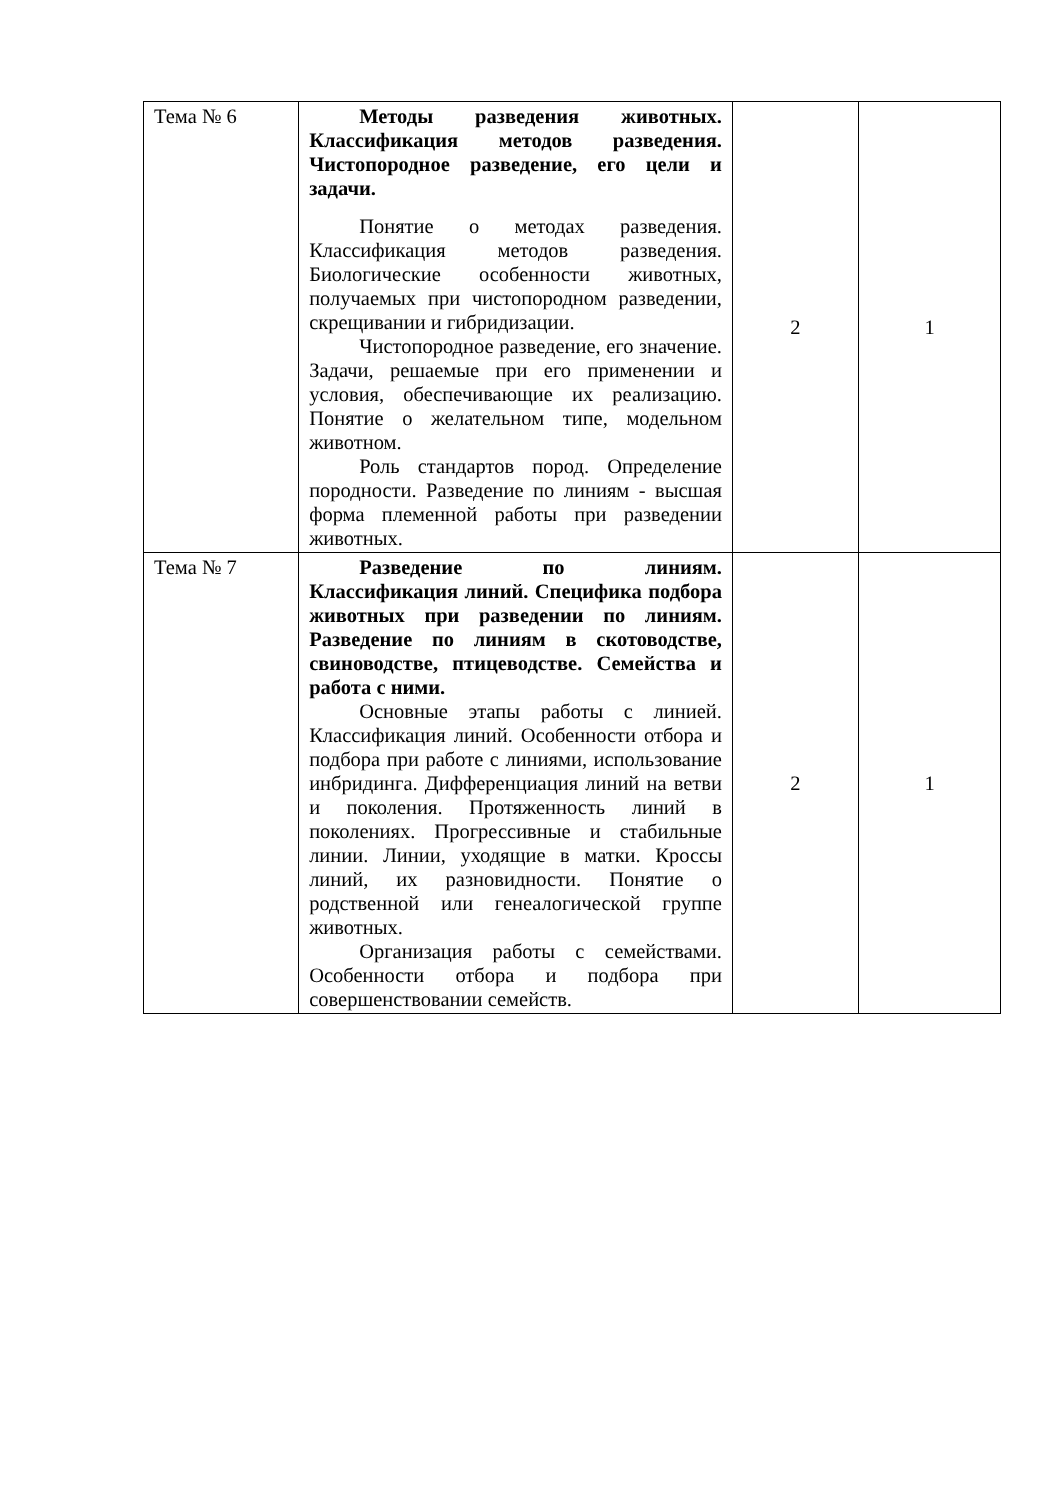| Тема № 6 | Методы разведения животных. Классификация методов разведения. Чистопородное разведение, его цели и задачи. Понятие о методах разведения. Классификация методов разведения. Биологические особенности животных, получаемых при чистопородном разведении, скрещивании и гибридизации. Чистопородное разведение, его значение. Задачи, решаемые при его применении и условия, обеспечивающие их реализацию. Понятие о желательном типе, модельном животном. Роль стандартов пород. Определение породности. Разведение по линиям - высшая форма племенной работы при разведении животных. | 2 | 1 |
| Тема № 7 | Разведение по линиям. Классификация линий. Специфика подбора животных при разведении по линиям. Разведение по линиям в скотоводстве, свиноводстве, птицеводстве. Семейства и работа с ними. Основные этапы работы с линией. Классификация линий. Особенности отбора и подбора при работе с линиями, использование инбридинга. Дифференциация линий на ветви и поколения. Протяженность линий в поколениях. Прогрессивные и стабильные линии. Линии, уходящие в матки. Кроссы линий, их разновидности. Понятие о родственной или генеалогической группе животных. Организация работы с семействами. Особенности отбора и подбора при совершенствовании семейств. | 2 | 1 |